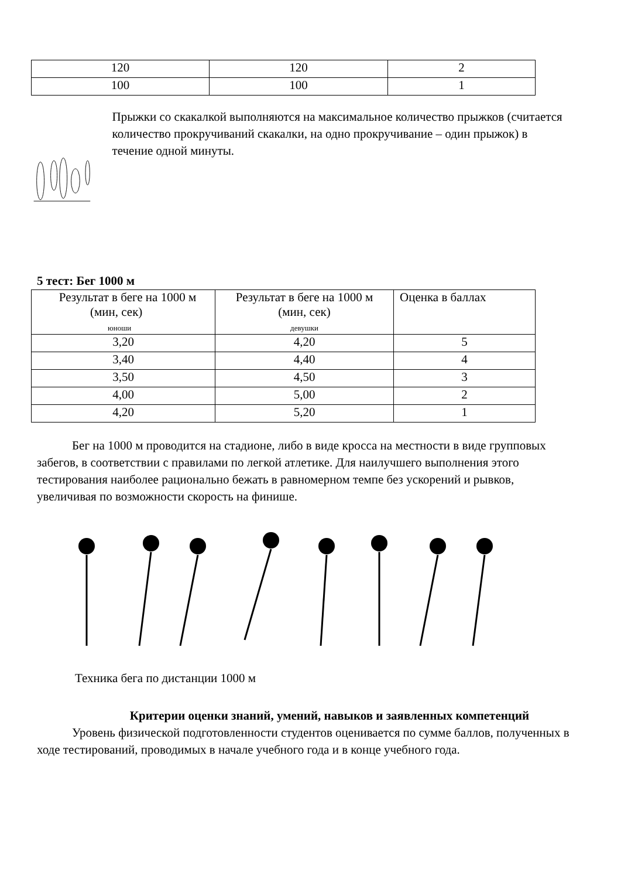| 120 | 120 | 2 |
| 100 | 100 | 1 |
Прыжки со скакалкой выполняются на максимальное количество прыжков (считается количество прокручиваний скакалки, на одно прокручивание – один прыжок) в течение одной минуты.
5 тест: Бег 1000 м
| Результат в беге на 1000 м (мин, сек) юноши | Результат в беге на 1000 м (мин, сек) девушки | Оценка в баллах |
| 3,20 | 4,20 | 5 |
| 3,40 | 4,40 | 4 |
| 3,50 | 4,50 | 3 |
| 4,00 | 5,00 | 2 |
| 4,20 | 5,20 | 1 |
Бег на 1000 м проводится на стадионе, либо в виде кросса на местности в виде групповых забегов, в соответствии с правилами по легкой атлетике. Для наилучшего выполнения этого тестирования наиболее рационально бежать в равномерном темпе без ускорений и рывков, увеличивая по возможности скорость на финише.
Техника бега по дистанции 1000 м
Критерии оценки знаний, умений, навыков и заявленных компетенций
Уровень физической подготовленности студентов оценивается по сумме баллов, полученных в ходе тестирований, проводимых в начале учебного года и в конце учебного года.